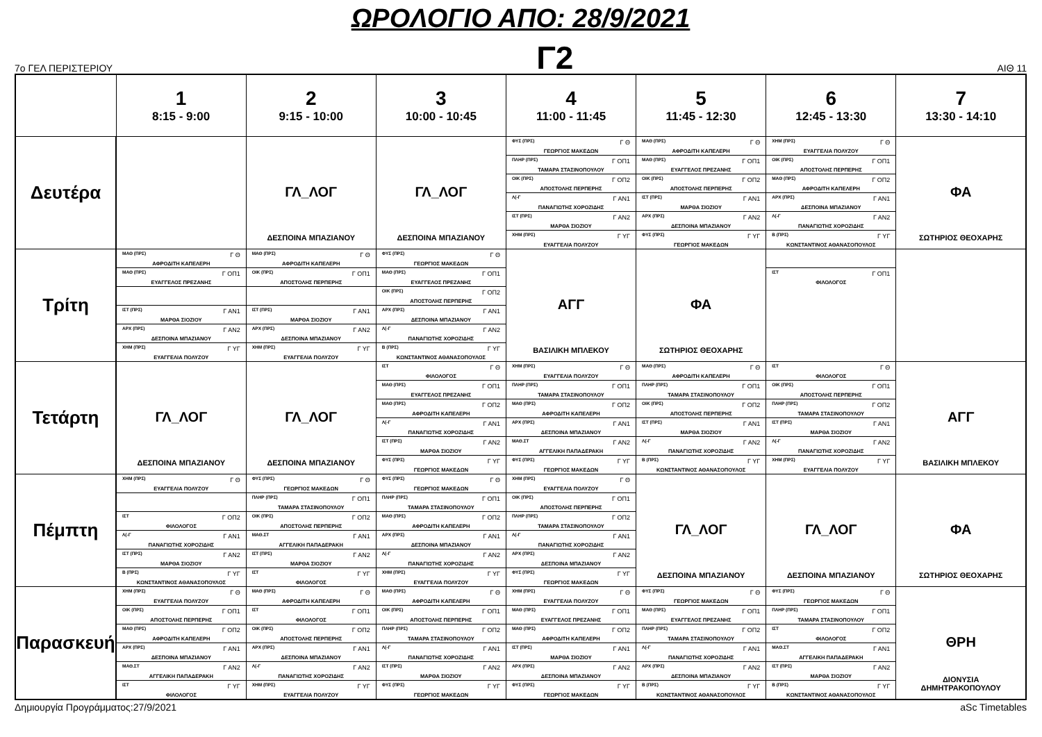ΩΡΟΛΟΓΙΟ ΑΠΟ: 28/9/2021
7ο ΓΕΛ ΠΕΡΙΣΤΕΡΙΟΥ
Γ2
ΑΙΘ 11
| | 1 8:15 - 9:00 | 2 9:15 - 10:00 | 3 10:00 - 10:45 | 4 11:00 - 11:45 | 5 11:45 - 12:30 | 6 12:45 - 13:30 | 7 13:30 - 14:10 |
| --- | --- | --- | --- | --- | --- | --- | --- |
| Δευτέρα | | ΓΛ_ΛΟΓ ΔΕΣΠΟΙΝΑ ΜΠΑΖΙΑΝΟΥ | ΓΛ_ΛΟΓ ΔΕΣΠΟΙΝΑ ΜΠΑΖΙΑΝΟΥ | ΦΥΣ (ΠΡΣ) Γ Θ ΓΕΩΡΓΙΟΣ ΜΑΚΕΔΩΝ ΠΛΗΡ (ΠΡΣ) Γ ΟΠ1 ΤΑΜΑΡΑ ΣΤΑΣΙΝΟΠΟΥΛΟΥ ΟΙΚ (ΠΡΣ) Γ ΟΠ2 ΑΠΟΣΤΟΛΗΣ ΠΕΡΠΕΡΗΣ Λ(-Γ Γ ΑΝ1 ΠΑΝΑΓΙΩΤΗΣ ΧΟΡΟΖΙΔΗΣ ΙΣΤ (ΠΡΣ) Γ ΑΝ2 ΜΑΡΘΑ ΣΙΟΖΙΟΥ ΧΗΜ (ΠΡΣ) Γ ΥΓ ΕΥΑΓΓΕΛΙΑ ΠΟΛΥΖΟΥ | ΜΑΘ (ΠΡΣ) Γ Θ ΑΦΡΟΔΙΤΗ ΚΑΠΕΛΕΡΗ ΜΑΘ (ΠΡΣ) Γ ΟΠ1 ΕΥΑΓΓΕΛΟΣ ΠΡΕΖΑΝΗΣ ΟΙΚ (ΠΡΣ) Γ ΟΠ2 ΑΠΟΣΤΟΛΗΣ ΠΕΡΠΕΡΗΣ ΙΣΤ (ΠΡΣ) Γ ΑΝ1 ΜΑΡΘΑ ΣΙΟΖΙΟΥ ΑΡΧ (ΠΡΣ) Γ ΑΝ2 ΔΕΣΠΟΙΝΑ ΜΠΑΖΙΑΝΟΥ ΦΥΣ (ΠΡΣ) Γ ΥΓ ΓΕΩΡΓΙΟΣ ΜΑΚΕΔΩΝ | ΧΗΜ (ΠΡΣ) Γ Θ ΕΥΑΓΓΕΛΙΑ ΠΟΛΥΖΟΥ ΟΙΚ (ΠΡΣ) Γ ΟΠ1 ΑΠΟΣΤΟΛΗΣ ΠΕΡΠΕΡΗΣ ΜΑΘ (ΠΡΣ) Γ ΟΠ2 ΑΦΡΟΔΙΤΗ ΚΑΠΕΛΕΡΗ ΑΡΧ (ΠΡΣ) Γ ΑΝ1 ΔΕΣΠΟΙΝΑ ΜΠΑΖΙΑΝΟΥ Λ(-Γ Γ ΑΝ2 ΠΑΝΑΓΙΩΤΗΣ ΧΟΡΟΖΙΔΗΣ Β (ΠΡΣ) Γ ΥΓ ΚΩΝΣΤΑΝΤΙΝΟΣ ΑΘΑΝΑΣΟΠΟΥΛΟΣ | ΦΑ ΣΩΤΗΡΙΟΣ ΘΕΟΧΑΡΗΣ |
| Τρίτη | ΜΑΘ (ΠΡΣ) Γ Θ ΑΦΡΟΔΙΤΗ ΚΑΠΕΛΕΡΗ ΜΑΘ (ΠΡΣ) Γ ΟΠ1 ΕΥΑΓΓΕΛΟΣ ΠΡΕΖΑΝΗΣ ΙΣΤ (ΠΡΣ) Γ ΑΝ1 ΜΑΡΘΑ ΣΙΟΖΙΟΥ ΑΡΧ (ΠΡΣ) Γ ΑΝ2 ΔΕΣΠΟΙΝΑ ΜΠΑΖΙΑΝΟΥ ΧΗΜ (ΠΡΣ) Γ ΥΓ ΕΥΑΓΓΕΛΙΑ ΠΟΛΥΖΟΥ | ΜΑΘ (ΠΡΣ) Γ Θ ΑΦΡΟΔΙΤΗ ΚΑΠΕΛΕΡΗ ΟΙΚ (ΠΡΣ) Γ ΟΠ1 ΑΠΟΣΤΟΛΗΣ ΠΕΡΠΕΡΗΣ ΙΣΤ (ΠΡΣ) Γ ΑΝ1 ΜΑΡΘΑ ΣΙΟΖΙΟΥ ΑΡΧ (ΠΡΣ) Γ ΑΝ2 ΔΕΣΠΟΙΝΑ ΜΠΑΖΙΑΝΟΥ ΧΗΜ (ΠΡΣ) Γ ΥΓ ΕΥΑΓΓΕΛΙΑ ΠΟΛΥΖΟΥ | ΦΥΣ (ΠΡΣ) Γ Θ ΓΕΩΡΓΙΟΣ ΜΑΚΕΔΩΝ ΜΑΘ (ΠΡΣ) Γ ΟΠ1 ΕΥΑΓΓΕΛΟΣ ΠΡΕΖΑΝΗΣ ΟΙΚ (ΠΡΣ) Γ ΟΠ2 ΑΠΟΣΤΟΛΗΣ ΠΕΡΠΕΡΗΣ ΑΡΧ (ΠΡΣ) Γ ΑΝ1 ΔΕΣΠΟΙΝΑ ΜΠΑΖΙΑΝΟΥ Λ(-Γ Γ ΑΝ2 ΠΑΝΑΓΙΩΤΗΣ ΧΟΡΟΖΙΔΗΣ Β (ΠΡΣ) Γ ΥΓ ΚΩΝΣΤΑΝΤΙΝΟΣ ΑΘΑΝΑΣΟΠΟΥΛΟΣ | ΑΓΓ ΒΑΣΙΛΙΚΗ ΜΠΛΕΚΟΥ | ΦΑ ΣΩΤΗΡΙΟΣ ΘΕΟΧΑΡΗΣ | ΙΣΤ Γ ΟΠ1 ΦΙΛΟΛΟΓΟΣ | |
| Τετάρτη | ΓΛ_ΛΟΓ ΔΕΣΠΟΙΝΑ ΜΠΑΖΙΑΝΟΥ | ΓΛ_ΛΟΓ ΔΕΣΠΟΙΝΑ ΜΠΑΖΙΑΝΟΥ | ΙΣΤ Γ Θ ΦΙΛΟΛΟΓΟΣ ΜΑΘ (ΠΡΣ) Γ ΟΠ1 ΕΥΑΓΓΕΛΟΣ ΠΡΕΖΑΝΗΣ ΜΑΘ (ΠΡΣ) Γ ΟΠ2 ΑΦΡΟΔΙΤΗ ΚΑΠΕΛΕΡΗ Λ(-Γ Γ ΑΝ1 ΠΑΝΑΓΙΩΤΗΣ ΧΟΡΟΖΙΔΗΣ ΙΣΤ (ΠΡΣ) Γ ΑΝ2 ΜΑΡΘΑ ΣΙΟΖΙΟΥ ΦΥΣ (ΠΡΣ) Γ ΥΓ ΓΕΩΡΓΙΟΣ ΜΑΚΕΔΩΝ | ΧΗΜ (ΠΡΣ) Γ Θ ΕΥΑΓΓΕΛΙΑ ΠΟΛΥΖΟΥ ΠΛΗΡ (ΠΡΣ) Γ ΟΠ1 ΤΑΜΑΡΑ ΣΤΑΣΙΝΟΠΟΥΛΟΥ ΜΑΘ (ΠΡΣ) Γ ΟΠ2 ΑΦΡΟΔΙΤΗ ΚΑΠΕΛΕΡΗ ΑΡΧ (ΠΡΣ) Γ ΑΝ1 ΔΕΣΠΟΙΝΑ ΜΠΑΖΙΑΝΟΥ ΜΑΘ.ΣΤ Γ ΑΝ2 ΑΓΓΕΛΙΚΗ ΠΑΠΑΔΕΡΑΚΗ ΦΥΣ (ΠΡΣ) Γ ΥΓ ΓΕΩΡΓΙΟΣ ΜΑΚΕΔΩΝ | ΜΑΘ (ΠΡΣ) Γ Θ ΑΦΡΟΔΙΤΗ ΚΑΠΕΛΕΡΗ ΠΛΗΡ (ΠΡΣ) Γ ΟΠ1 ΤΑΜΑΡΑ ΣΤΑΣΙΝΟΠΟΥΛΟΥ ΟΙΚ (ΠΡΣ) Γ ΟΠ2 ΑΠΟΣΤΟΛΗΣ ΠΕΡΠΕΡΗΣ ΙΣΤ (ΠΡΣ) Γ ΑΝ1 ΜΑΡΘΑ ΣΙΟΖΙΟΥ Λ(-Γ Γ ΑΝ2 ΠΑΝΑΓΙΩΤΗΣ ΧΟΡΟΖΙΔΗΣ Β (ΠΡΣ) Γ ΥΓ ΚΩΝΣΤΑΝΤΙΝΟΣ ΑΘΑΝΑΣΟΠΟΥΛΟΣ | ΙΣΤ Γ Θ ΦΙΛΟΛΟΓΟΣ ΟΙΚ (ΠΡΣ) Γ ΟΠ1 ΑΠΟΣΤΟΛΗΣ ΠΕΡΠΕΡΗΣ ΠΛΗΡ (ΠΡΣ) Γ ΟΠ2 ΤΑΜΑΡΑ ΣΤΑΣΙΝΟΠΟΥΛΟΥ ΙΣΤ (ΠΡΣ) Γ ΑΝ1 ΜΑΡΘΑ ΣΙΟΖΙΟΥ Λ(-Γ Γ ΑΝ2 ΠΑΝΑΓΙΩΤΗΣ ΧΟΡΟΖΙΔΗΣ ΧΗΜ (ΠΡΣ) Γ ΥΓ ΕΥΑΓΓΕΛΙΑ ΠΟΛΥΖΟΥ | ΑΓΓ ΒΑΣΙΛΙΚΗ ΜΠΛΕΚΟΥ |
| Πέμπτη | ΧΗΜ (ΠΡΣ) Γ Θ ΕΥΑΓΓΕΛΙΑ ΠΟΛΥΖΟΥ ΙΣΤ Γ ΟΠ2 ΦΙΛΟΛΟΓΟΣ Λ(-Γ Γ ΑΝ1 ΠΑΝΑΓΙΩΤΗΣ ΧΟΡΟΖΙΔΗΣ ΙΣΤ (ΠΡΣ) Γ ΑΝ2 ΜΑΡΘΑ ΣΙΟΖΙΟΥ Β (ΠΡΣ) Γ ΥΓ ΚΩΝΣΤΑΝΤΙΝΟΣ ΑΘΑΝΑΣΟΠΟΥΛΟΣ | ΦΥΣ (ΠΡΣ) Γ Θ ΓΕΩΡΓΙΟΣ ΜΑΚΕΔΩΝ ΠΛΗΡ (ΠΡΣ) Γ ΟΠ1 ΤΑΜΑΡΑ ΣΤΑΣΙΝΟΠΟΥΛΟΥ ΟΙΚ (ΠΡΣ) Γ ΟΠ2 ΑΠΟΣΤΟΛΗΣ ΠΕΡΠΕΡΗΣ ΜΑΘ.ΣΤ Γ ΑΝ1 ΑΓΓΕΛΙΚΗ ΠΑΠΑΔΕΡΑΚΗ ΙΣΤ (ΠΡΣ) Γ ΑΝ2 ΜΑΡΘΑ ΣΙΟΖΙΟΥ ΙΣΤ Γ ΥΓ ΦΙΛΟΛΟΓΟΣ | ΦΥΣ (ΠΡΣ) Γ Θ ΓΕΩΡΓΙΟΣ ΜΑΚΕΔΩΝ ΠΛΗΡ (ΠΡΣ) Γ ΟΠ1 ΤΑΜΑΡΑ ΣΤΑΣΙΝΟΠΟΥΛΟΥ ΜΑΘ (ΠΡΣ) Γ ΟΠ2 ΑΦΡΟΔΙΤΗ ΚΑΠΕΛΕΡΗ ΑΡΧ (ΠΡΣ) Γ ΑΝ1 ΔΕΣΠΟΙΝΑ ΜΠΑΖΙΑΝΟΥ Λ(-Γ Γ ΑΝ2 ΠΑΝΑΓΙΩΤΗΣ ΧΟΡΟΖΙΔΗΣ ΧΗΜ (ΠΡΣ) Γ ΥΓ ΕΥΑΓΓΕΛΙΑ ΠΟΛΥΖΟΥ | ΧΗΜ (ΠΡΣ) Γ Θ ΕΥΑΓΓΕΛΙΑ ΠΟΛΥΖΟΥ ΟΙΚ (ΠΡΣ) Γ ΟΠ1 ΑΠΟΣΤΟΛΗΣ ΠΕΡΠΕΡΗΣ ΠΛΗΡ (ΠΡΣ) Γ ΟΠ2 ΤΑΜΑΡΑ ΣΤΑΣΙΝΟΠΟΥΛΟΥ Λ(-Γ Γ ΑΝ1 ΠΑΝΑΓΙΩΤΗΣ ΧΟΡΟΖΙΔΗΣ ΑΡΧ (ΠΡΣ) Γ ΑΝ2 ΔΕΣΠΟΙΝΑ ΜΠΑΖΙΑΝΟΥ ΦΥΣ (ΠΡΣ) Γ ΥΓ ΓΕΩΡΓΙΟΣ ΜΑΚΕΔΩΝ | ΓΛ_ΛΟΓ ΔΕΣΠΟΙΝΑ ΜΠΑΖΙΑΝΟΥ | ΓΛ_ΛΟΓ ΔΕΣΠΟΙΝΑ ΜΠΑΖΙΑΝΟΥ | ΦΑ ΣΩΤΗΡΙΟΣ ΘΕΟΧΑΡΗΣ |
| Παρασκευή | ΧΗΜ (ΠΡΣ) Γ Θ ΕΥΑΓΓΕΛΙΑ ΠΟΛΥΖΟΥ ΟΙΚ (ΠΡΣ) Γ ΟΠ1 ΑΠΟΣΤΟΛΗΣ ΠΕΡΠΕΡΗΣ ΜΑΘ (ΠΡΣ) Γ ΟΠ2 ΑΦΡΟΔΙΤΗ ΚΑΠΕΛΕΡΗ ΑΡΧ (ΠΡΣ) Γ ΑΝ1 ΔΕΣΠΟΙΝΑ ΜΠΑΖΙΑΝΟΥ ΜΑΘ.ΣΤ Γ ΑΝ2 ΑΓΓΕΛΙΚΗ ΠΑΠΑΔΕΡΑΚΗ ΙΣΤ Γ ΥΓ ΦΙΛΟΛΟΓΟΣ | ΜΑΘ (ΠΡΣ) Γ Θ ΑΦΡΟΔΙΤΗ ΚΑΠΕΛΕΡΗ ΙΣΤ Γ ΟΠ1 ΦΙΛΟΛΟΓΟΣ ΟΙΚ (ΠΡΣ) Γ ΟΠ2 ΑΠΟΣΤΟΛΗΣ ΠΕΡΠΕΡΗΣ ΑΡΧ (ΠΡΣ) Γ ΑΝ1 ΔΕΣΠΟΙΝΑ ΜΠΑΖΙΑΝΟΥ Λ(-Γ Γ ΑΝ2 ΠΑΝΑΓΙΩΤΗΣ ΧΟΡΟΖΙΔΗΣ ΧΗΜ (ΠΡΣ) Γ ΥΓ ΕΥΑΓΓΕΛΙΑ ΠΟΛΥΖΟΥ | ΜΑΘ (ΠΡΣ) Γ Θ ΑΦΡΟΔΙΤΗ ΚΑΠΕΛΕΡΗ ΟΙΚ (ΠΡΣ) Γ ΟΠ1 ΑΠΟΣΤΟΛΗΣ ΠΕΡΠΕΡΗΣ ΠΛΗΡ (ΠΡΣ) Γ ΟΠ2 ΤΑΜΑΡΑ ΣΤΑΣΙΝΟΠΟΥΛΟΥ Λ(-Γ Γ ΑΝ1 ΠΑΝΑΓΙΩΤΗΣ ΧΟΡΟΖΙΔΗΣ ΙΣΤ (ΠΡΣ) Γ ΑΝ2 ΜΑΡΘΑ ΣΙΟΖΙΟΥ ΦΥΣ (ΠΡΣ) Γ ΥΓ ΓΕΩΡΓΙΟΣ ΜΑΚΕΔΩΝ | ΧΗΜ (ΠΡΣ) Γ Θ ΕΥΑΓΓΕΛΙΑ ΠΟΛΥΖΟΥ ΜΑΘ (ΠΡΣ) Γ ΟΠ1 ΕΥΑΓΓΕΛΟΣ ΠΡΕΖΑΝΗΣ ΜΑΘ (ΠΡΣ) Γ ΟΠ2 ΑΦΡΟΔΙΤΗ ΚΑΠΕΛΕΡΗ ΙΣΤ (ΠΡΣ) Γ ΑΝ1 ΜΑΡΘΑ ΣΙΟΖΙΟΥ ΑΡΧ (ΠΡΣ) Γ ΑΝ2 ΔΕΣΠΟΙΝΑ ΜΠΑΖΙΑΝΟΥ ΦΥΣ (ΠΡΣ) Γ ΥΓ ΓΕΩΡΓΙΟΣ ΜΑΚΕΔΩΝ | ΦΥΣ (ΠΡΣ) Γ Θ ΓΕΩΡΓΙΟΣ ΜΑΚΕΔΩΝ ΜΑΘ (ΠΡΣ) Γ ΟΠ1 ΕΥΑΓΓΕΛΟΣ ΠΡΕΖΑΝΗΣ ΠΛΗΡ (ΠΡΣ) Γ ΟΠ2 ΤΑΜΑΡΑ ΣΤΑΣΙΝΟΠΟΥΛΟΥ Λ(-Γ Γ ΑΝ1 ΠΑΝΑΓΙΩΤΗΣ ΧΟΡΟΖΙΔΗΣ ΑΡΧ (ΠΡΣ) Γ ΑΝ2 ΔΕΣΠΟΙΝΑ ΜΠΑΖΙΑΝΟΥ Β (ΠΡΣ) Γ ΥΓ ΚΩΝΣΤΑΝΤΙΝΟΣ ΑΘΑΝΑΣΟΠΟΥΛΟΣ | ΦΥΣ (ΠΡΣ) Γ Θ ΓΕΩΡΓΙΟΣ ΜΑΚΕΔΩΝ ΠΛΗΡ (ΠΡΣ) Γ ΟΠ1 ΤΑΜΑΡΑ ΣΤΑΣΙΝΟΠΟΥΛΟΥ ΙΣΤ Γ ΟΠ2 ΦΙΛΟΛΟΓΟΣ ΜΑΘ.ΣΤ Γ ΑΝ1 ΑΓΓΕΛΙΚΗ ΠΑΠΑΔΕΡΑΚΗ ΙΣΤ (ΠΡΣ) Γ ΑΝ2 ΜΑΡΘΑ ΣΙΟΖΙΟΥ Β (ΠΡΣ) Γ ΥΓ ΚΩΝΣΤΑΝΤΙΝΟΣ ΑΘΑΝΑΣΟΠΟΥΛΟΣ | ΘΡΗ ΔΙΟΝΥΣΙΑ ΔΗΜΗΤΡΑΚΟΠΟΥΛΟΥ |
Δημιουργία Προγράμματος:27/9/2021 aSc Timetables